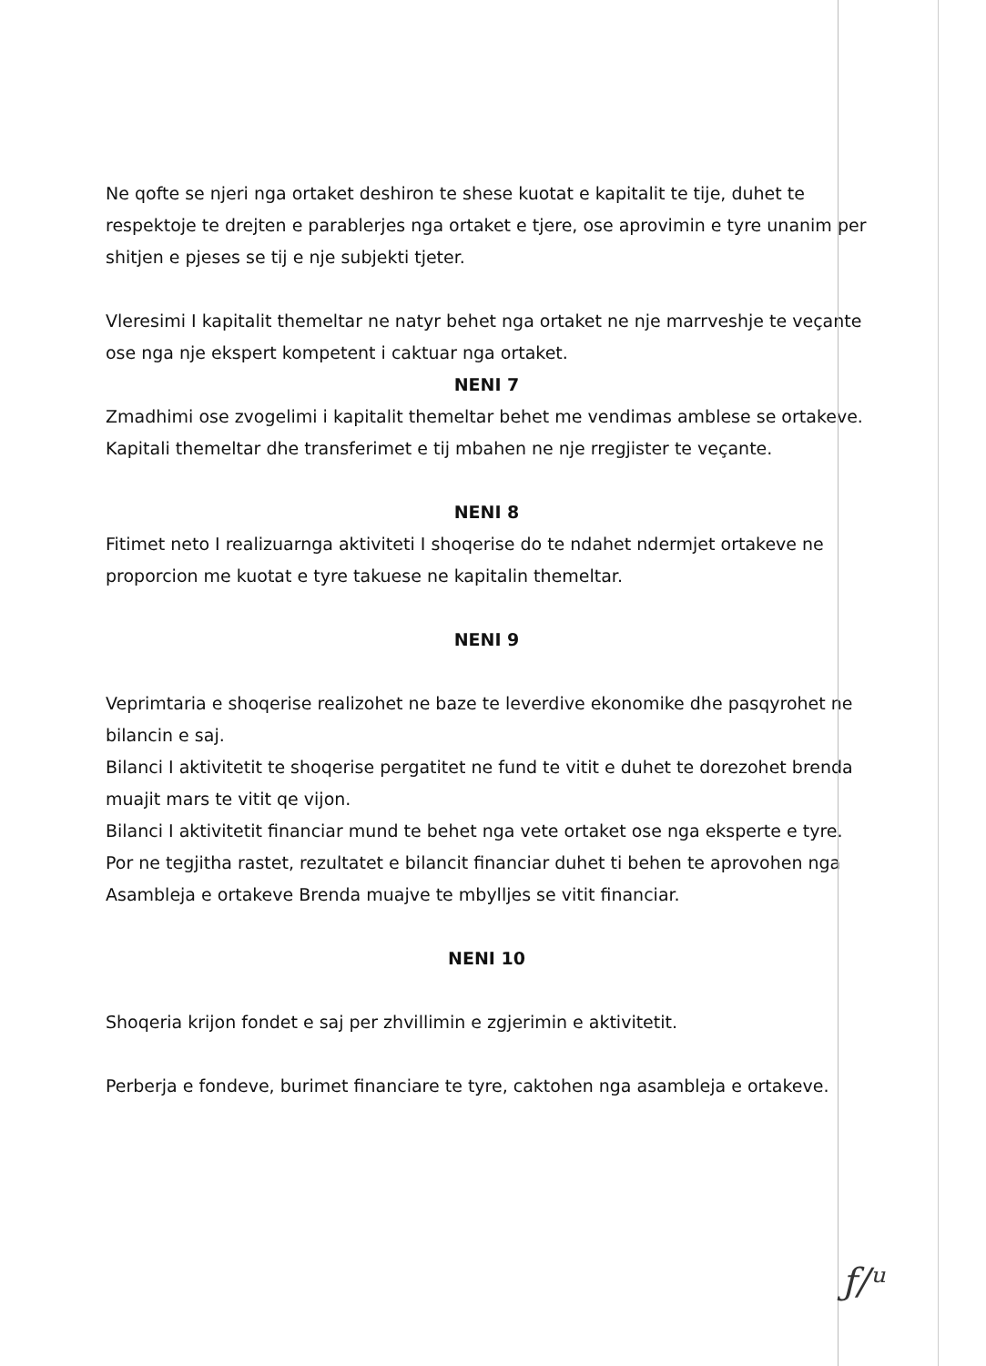Ne qofte se njeri nga ortaket deshiron te shese kuotat e kapitalit te tije, duhet te respektoje te drejten e parablerjes nga ortaket e tjere, ose aprovimin e tyre unanim per shitjen e pjeses se tij e nje subjekti tjeter.
Vleresimi I kapitalit themeltar ne natyr behet nga ortaket ne nje marrveshje te veçante ose nga nje ekspert kompetent i caktuar nga ortaket.
NENI 7
Zmadhimi ose zvogelimi i kapitalit themeltar behet me vendimas amblese se ortakeve.
Kapitali themeltar dhe transferimet e tij mbahen ne nje rregjister te veçante.
NENI 8
Fitimet neto I realizuarnga aktiviteti I shoqerise do te ndahet ndermjet ortakeve ne proporcion me kuotat e tyre takuese ne kapitalin themeltar.
NENI 9
Veprimtaria e shoqerise realizohet ne baze te leverdive ekonomike dhe pasqyrohet ne bilancin e saj.
Bilanci I aktivitetit te shoqerise pergatitet ne fund te vitit e duhet te dorezohet brenda muajit mars te vitit qe vijon.
Bilanci I aktivitetit financiar mund te behet nga vete ortaket ose nga eksperte e tyre.
Por ne tegjitha rastet, rezultatet e bilancit financiar duhet ti behen te aprovohen nga Asambleja e ortakeve Brenda muajve te mbylljes se vitit financiar.
NENI 10
Shoqeria krijon fondet e saj per zhvillimin e zgjerimin e aktivitetit.
Perberja e fondeve, burimet financiare te tyre, caktohen nga asambleja e ortakeve.
ƒ/ᵘ